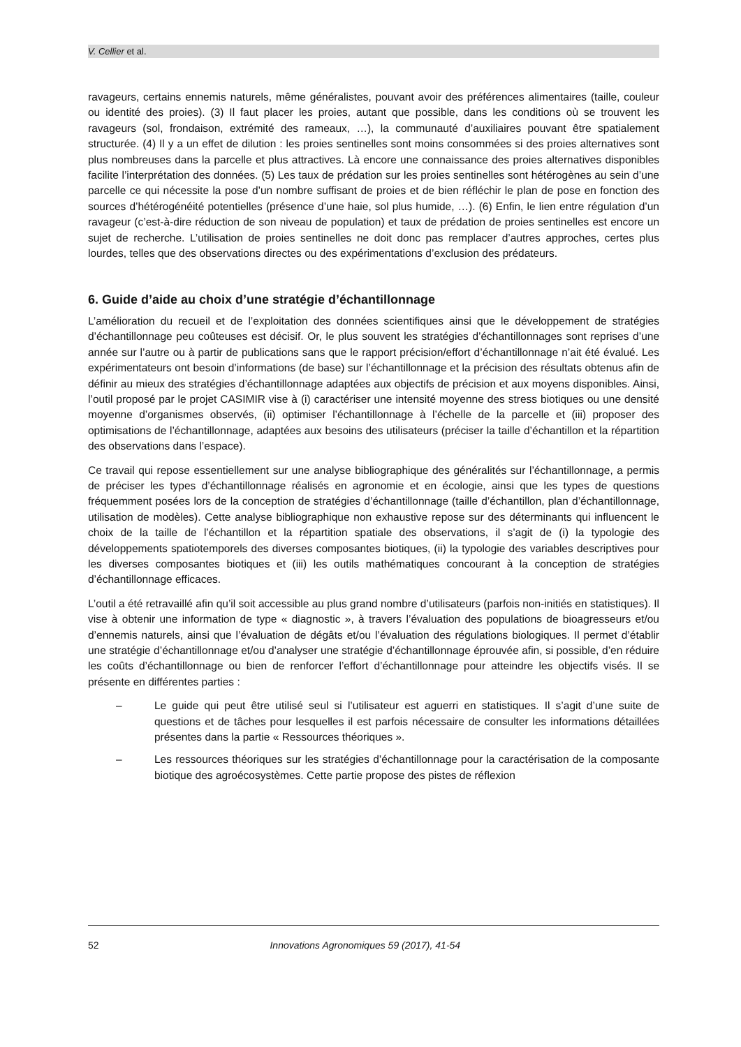V. Cellier et al.
ravageurs, certains ennemis naturels, même généralistes, pouvant avoir des préférences alimentaires (taille, couleur ou identité des proies). (3) Il faut placer les proies, autant que possible, dans les conditions où se trouvent les ravageurs (sol, frondaison, extrémité des rameaux, …), la communauté d’auxiliaires pouvant être spatialement structurée. (4) Il y a un effet de dilution : les proies sentinelles sont moins consommées si des proies alternatives sont plus nombreuses dans la parcelle et plus attractives. Là encore une connaissance des proies alternatives disponibles facilite l’interprétation des données. (5) Les taux de prédation sur les proies sentinelles sont hétérogènes au sein d’une parcelle ce qui nécessite la pose d’un nombre suffisant de proies et de bien réfléchir le plan de pose en fonction des sources d’hétérogénéité potentielles (présence d’une haie, sol plus humide, …). (6) Enfin, le lien entre régulation d’un ravageur (c’est-à-dire réduction de son niveau de population) et taux de prédation de proies sentinelles est encore un sujet de recherche. L’utilisation de proies sentinelles ne doit donc pas remplacer d’autres approches, certes plus lourdes, telles que des observations directes ou des expérimentations d’exclusion des prédateurs.
6. Guide d’aide au choix d’une stratégie d’échantillonnage
L’amélioration du recueil et de l’exploitation des données scientifiques ainsi que le développement de stratégies d’échantillonnage peu coûteuses est décisif. Or, le plus souvent les stratégies d’échantillonnages sont reprises d’une année sur l’autre ou à partir de publications sans que le rapport précision/effort d’échantillonnage n’ait été évalué. Les expérimentateurs ont besoin d’informations (de base) sur l’échantillonnage et la précision des résultats obtenus afin de définir au mieux des stratégies d’échantillonnage adaptées aux objectifs de précision et aux moyens disponibles. Ainsi, l’outil proposé par le projet CASIMIR vise à (i) caractériser une intensité moyenne des stress biotiques ou une densité moyenne d’organismes observés, (ii) optimiser l’échantillonnage à l’échelle de la parcelle et (iii) proposer des optimisations de l’échantillonnage, adaptées aux besoins des utilisateurs (préciser la taille d’échantillon et la répartition des observations dans l’espace).
Ce travail qui repose essentiellement sur une analyse bibliographique des généralités sur l’échantillonnage, a permis de préciser les types d’échantillonnage réalisés en agronomie et en écologie, ainsi que les types de questions fréquemment posées lors de la conception de stratégies d’échantillonnage (taille d’échantillon, plan d’échantillonnage, utilisation de modèles). Cette analyse bibliographique non exhaustive repose sur des déterminants qui influencent le choix de la taille de l’échantillon et la répartition spatiale des observations, il s’agit de (i) la typologie des développements spatiotemporels des diverses composantes biotiques, (ii) la typologie des variables descriptives pour les diverses composantes biotiques et (iii) les outils mathématiques concourant à la conception de stratégies d’échantillonnage efficaces.
L’outil a été retravaillé afin qu’il soit accessible au plus grand nombre d’utilisateurs (parfois non-initiés en statistiques). Il vise à obtenir une information de type « diagnostic », à travers l’évaluation des populations de bioagresseurs et/ou d’ennemis naturels, ainsi que l’évaluation de dégâts et/ou l’évaluation des régulations biologiques. Il permet d’établir une stratégie d’échantillonnage et/ou d’analyser une stratégie d’échantillonnage éprouvée afin, si possible, d’en réduire les coûts d’échantillonnage ou bien de renforcer l’effort d’échantillonnage pour atteindre les objectifs visés. Il se présente en différentes parties :
– Le guide qui peut être utilisé seul si l’utilisateur est aguerri en statistiques. Il s’agit d’une suite de questions et de tâches pour lesquelles il est parfois nécessaire de consulter les informations détaillées présentes dans la partie « Ressources théoriques ».
– Les ressources théoriques sur les stratégies d’échantillonnage pour la caractérisation de la composante biotique des agroécosystèmes. Cette partie propose des pistes de réflexion
52 Innovations Agronomiques 59 (2017), 41-54